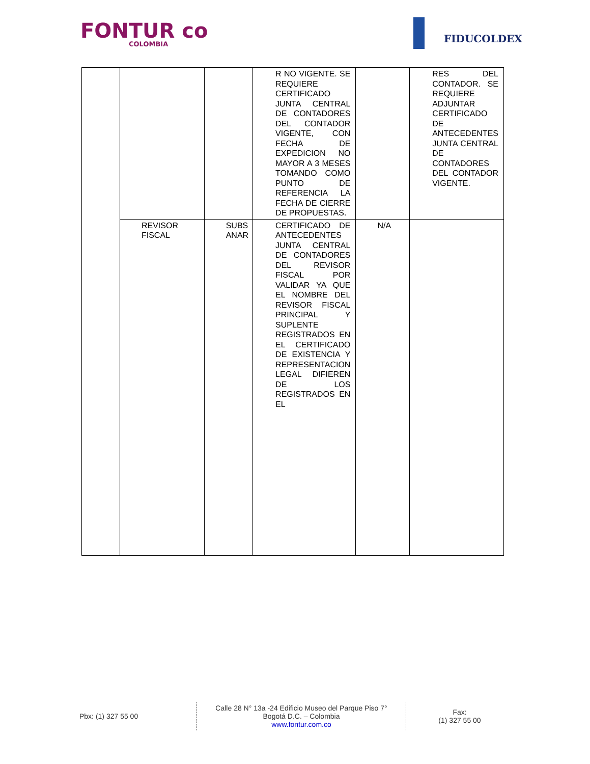FONTUR co
COLOMBIA
FIDUCOLDEX
| | | | R NO VIGENTE. SE REQUIERE CERTIFICADO JUNTA CENTRAL DE CONTADORES DEL CONTADOR VIGENTE, CON FECHA DE EXPEDICION NO MAYOR A 3 MESES TOMANDO COMO PUNTO DE REFERENCIA LA FECHA DE CIERRE DE PROPUESTAS. | | RES DEL CONTADOR. SE REQUIERE ADJUNTAR CERTIFICADO DE ANTECEDENTES JUNTA CENTRAL DE CONTADORES DEL CONTADOR VIGENTE. |
| | REVISOR FISCAL | SUBS ANAR | CERTIFICADO DE ANTECEDENTES JUNTA CENTRAL DE CONTADORES DEL REVISOR FISCAL POR VALIDAR YA QUE EL NOMBRE DEL REVISOR FISCAL PRINCIPAL Y SUPLENTE REGISTRADOS EN EL CERTIFICADO DE EXISTENCIA Y REPRESENTACION LEGAL DIFIEREN DE LOS REGISTRADOS EN EL | N/A | |
Pbx: (1) 327 55 00
Calle 28 N° 13a -24 Edificio Museo del Parque Piso 7°
Bogotá D.C. – Colombia
www.fontur.com.co
Fax:
(1) 327 55 00